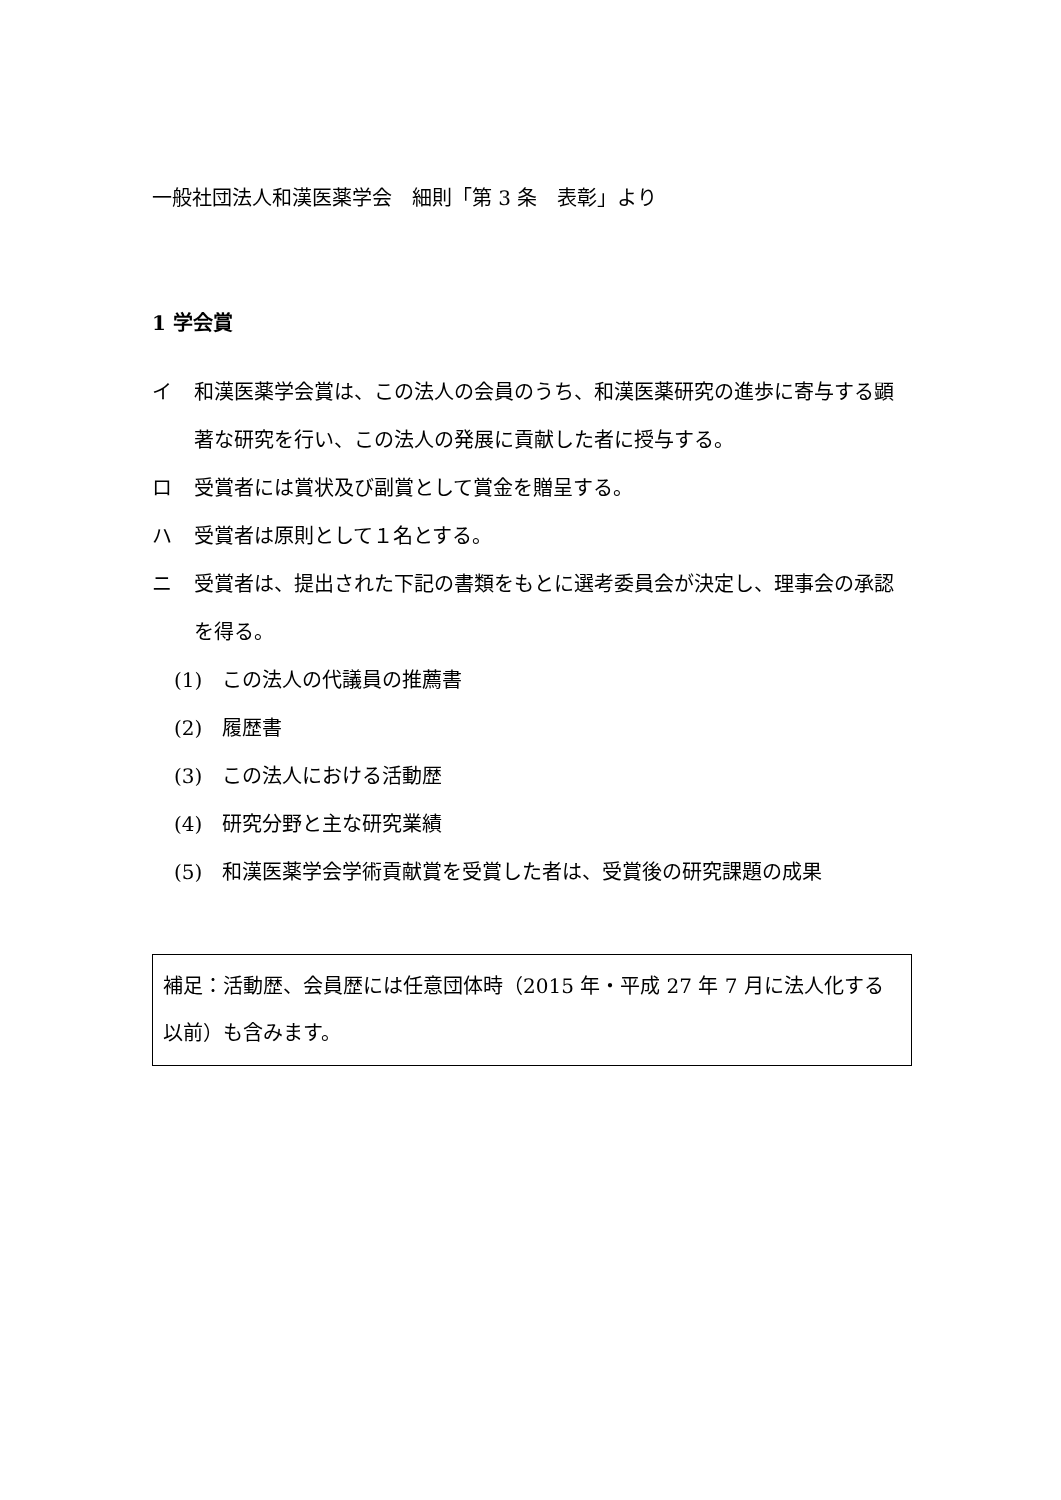一般社団法人和漢医薬学会　細則「第 3 条　表彰」より
1 学会賞
イ 和漢医薬学会賞は、この法人の会員のうち、和漢医薬研究の進歩に寄与する顕著な研究を行い、この法人の発展に貢献した者に授与する。
ロ 受賞者には賞状及び副賞として賞金を贈呈する。
ハ 受賞者は原則として１名とする。
ニ 受賞者は、提出された下記の書類をもとに選考委員会が決定し、理事会の承認を得る。
(1) この法人の代議員の推薦書
(2) 履歴書
(3) この法人における活動歴
(4) 研究分野と主な研究業績
(5) 和漢医薬学会学術貢献賞を受賞した者は、受賞後の研究課題の成果
補足：活動歴、会員歴には任意団体時（2015 年・平成 27 年 7 月に法人化する以前）も含みます。